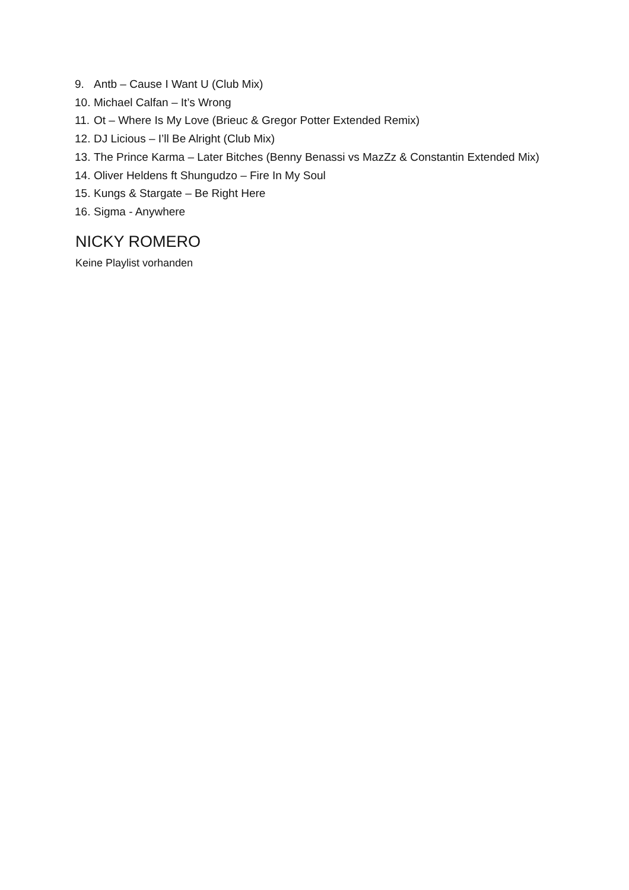9. Antb – Cause I Want U (Club Mix)
10. Michael Calfan – It’s Wrong
11. Ot – Where Is My Love (Brieuc & Gregor Potter Extended Remix)
12. DJ Licious – I’ll Be Alright (Club Mix)
13. The Prince Karma – Later Bitches (Benny Benassi vs MazZz & Constantin Extended Mix)
14. Oliver Heldens ft Shungudzo – Fire In My Soul
15. Kungs & Stargate – Be Right Here
16. Sigma - Anywhere
NICKY ROMERO
Keine Playlist vorhanden